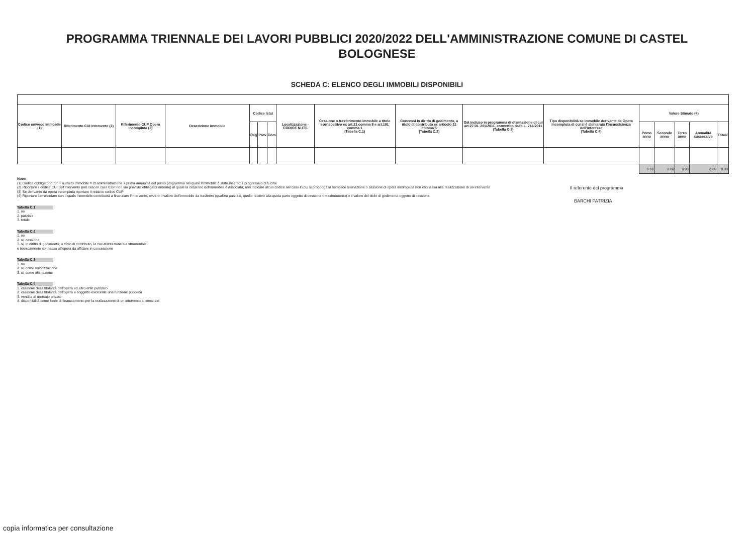PROGRAMMA TRIENNALE DEI LAVORI PUBBLICI 2020/2022 DELL'AMMINISTRAZIONE COMUNE DI CASTEL
BOLOGNESE
SCHEDA C: ELENCO DEGLI IMMOBILI DISPONIBILI
| Codice univoco immobile (1) | Riferimento CUI intervento (2) | Riferimento CUP Opera Incompiuta (3) | Descrizione immobile | Codice Istat | | | Localizzazione - CODICE NUTS | Cessione o trasferimento immobile a titolo corrispettivo ex art.21 comma 5 e art.191 comma 1 (Tabella C.1) | Concessi in diritto di godimento, a titolo di contributo ex articolo 21 comma 5 (Tabella C.2) | Già incluso in programma di dismissione di cui art.27 DL 201/2011, convertito dalla L. 214/2011 (Tabella C.3) | Tipo disponibilità se immobile derivante da Opera Incompiuta di cui si è dichiarata l'insussistenza dell'interesse (Tabella C.4) | Valore Stimato (4) | | | | |
| --- | --- | --- | --- | --- | --- | --- | --- | --- | --- | --- | --- | --- | --- | --- | --- | --- |
| | | | | Reg | Prov | Com | | | | | | Primo anno | Secondo anno | Terzo anno | Annualità successive | Totale |
| | | | | | | | | | | | | 0.00 | 0.00 | 0.00 | 0.00 | 0.00 |
Note:
(1) Codice obbligatorio: "I" + numero immobile = cf amministrazione + prima annualità del primo programma nel quale l'immobile è stato inserito + progressivo di 5 cifre
(2) Riportare il codice CUI dell'intervento (nel caso in cui il CUP non sia previsto obbligatoriamente) al quale la cessione dell'immobile è associata; non indicare alcun codice nel caso in cui si proponga la semplice alienazione o cessione di opera incompiuta non connessa alla realizzazione di un intervento
(3) Se derivante da opera incompiuta riportare il relativo codice CUP
(4) Riportare l’ammontare con il quale l’immobile contribuirà a finanziare l’intervento, ovvero Il valore dell’immobile da trasferire (qualora parziale, quello relativo alla quota parte oggetto di cessione o trasferimento) o il valore del titolo di godimento oggetto di cessione.
Tabella C.1
1. no
2. parziale
3. totale
Tabella C.2
1. no
2. si, cessione
3. si, in diritto di godimento, a titolo di contributo, la cui utilizzazione sia strumentale
e tecnicamente connessa all'opera da affidare in concessione
Tabella C.3
1. no
2. si, come valorizzazione
3. si, come alienazione
Tabella C.4
1. cessione della titolarità dell’opera ad altro ente pubblico
2. cessione della titolarità dell’opera a soggetto esercente una funzione pubblica
3. vendita al mercato privato
4. disponibilità come fonte di finanziamento per la realizzazione di un intervento ai sensi del
Il referente del programma
BARCHI PATRIZIA
copia informatica per consultazione